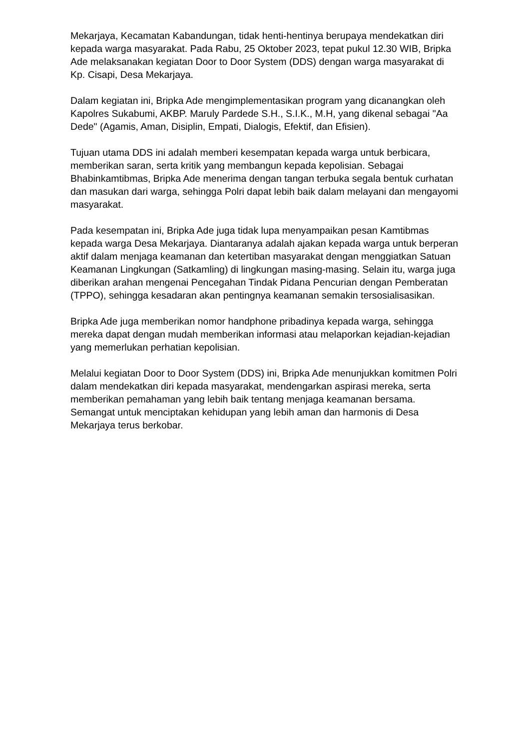Mekarjaya, Kecamatan Kabandungan, tidak henti-hentinya berupaya mendekatkan diri kepada warga masyarakat. Pada Rabu, 25 Oktober 2023, tepat pukul 12.30 WIB, Bripka Ade melaksanakan kegiatan Door to Door System (DDS) dengan warga masyarakat di Kp. Cisapi, Desa Mekarjaya.
Dalam kegiatan ini, Bripka Ade mengimplementasikan program yang dicanangkan oleh Kapolres Sukabumi, AKBP. Maruly Pardede S.H., S.I.K., M.H, yang dikenal sebagai "Aa Dede" (Agamis, Aman, Disiplin, Empati, Dialogis, Efektif, dan Efisien).
Tujuan utama DDS ini adalah memberi kesempatan kepada warga untuk berbicara, memberikan saran, serta kritik yang membangun kepada kepolisian. Sebagai Bhabinkamtibmas, Bripka Ade menerima dengan tangan terbuka segala bentuk curhatan dan masukan dari warga, sehingga Polri dapat lebih baik dalam melayani dan mengayomi masyarakat.
Pada kesempatan ini, Bripka Ade juga tidak lupa menyampaikan pesan Kamtibmas kepada warga Desa Mekarjaya. Diantaranya adalah ajakan kepada warga untuk berperan aktif dalam menjaga keamanan dan ketertiban masyarakat dengan menggiatkan Satuan Keamanan Lingkungan (Satkamling) di lingkungan masing-masing. Selain itu, warga juga diberikan arahan mengenai Pencegahan Tindak Pidana Pencurian dengan Pemberatan (TPPO), sehingga kesadaran akan pentingnya keamanan semakin tersosialisasikan.
Bripka Ade juga memberikan nomor handphone pribadinya kepada warga, sehingga mereka dapat dengan mudah memberikan informasi atau melaporkan kejadian-kejadian yang memerlukan perhatian kepolisian.
Melalui kegiatan Door to Door System (DDS) ini, Bripka Ade menunjukkan komitmen Polri dalam mendekatkan diri kepada masyarakat, mendengarkan aspirasi mereka, serta memberikan pemahaman yang lebih baik tentang menjaga keamanan bersama. Semangat untuk menciptakan kehidupan yang lebih aman dan harmonis di Desa Mekarjaya terus berkobar.